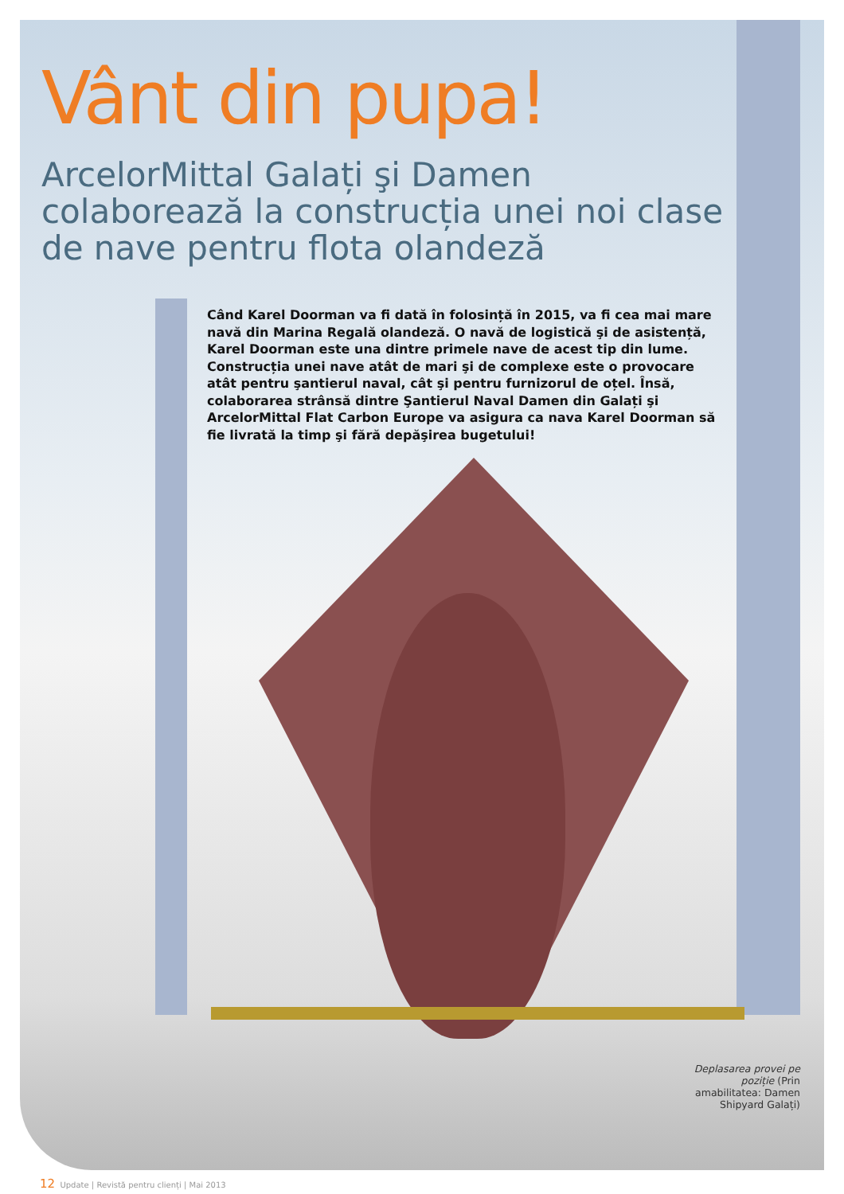Vânt din pupa!
ArcelorMittal Galați şi Damen colaborează la construcția unei noi clase de nave pentru flota olandeză
Când Karel Doorman va fi dată în folosință în 2015, va fi cea mai mare navă din Marina Regală olandeză. O navă de logistică şi de asistență, Karel Doorman este una dintre primele nave de acest tip din lume. Construcția unei nave atât de mari şi de complexe este o provocare atât pentru şantierul naval, cât şi pentru furnizorul de oțel. Însă, colaborarea strânsă dintre Şantierul Naval Damen din Galați şi ArcelorMittal Flat Carbon Europe va asigura ca nava Karel Doorman să fie livrată la timp şi fără depăşirea bugetului!
Deplasarea provei pe poziție (Prin amabilitatea: Damen Shipyard Galați)
12 Update | Revistă pentru clienți | Mai 2013